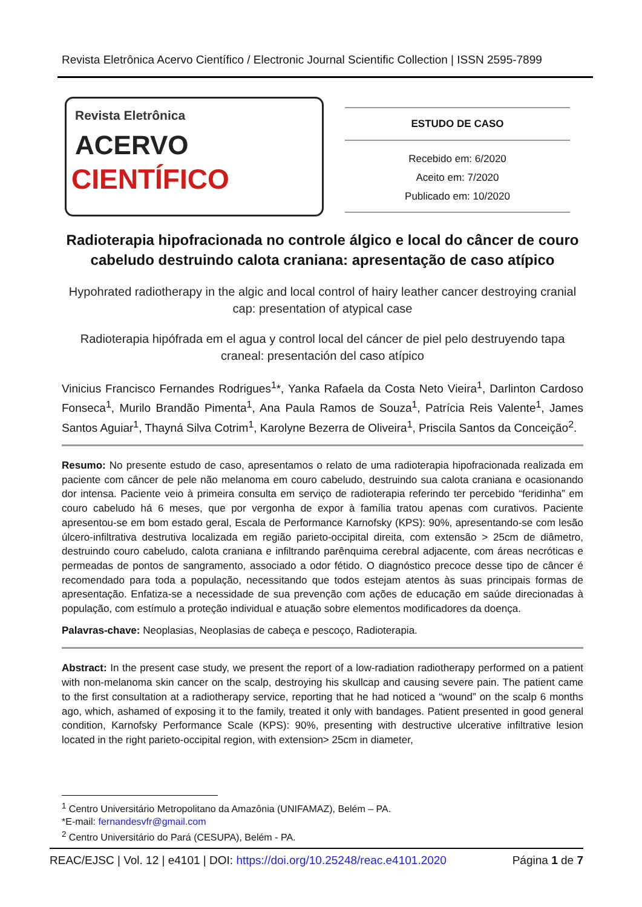Revista Eletrônica Acervo Científico / Electronic Journal Scientific Collection | ISSN 2595-7899
Revista Eletrônica
ACERVO
CIENTÍFICO
ESTUDO DE CASO
Recebido em: 6/2020
Aceito em: 7/2020
Publicado em: 10/2020
Radioterapia hipofracionada no controle álgico e local do câncer de couro cabeludo destruindo calota craniana: apresentação de caso atípico
Hypohrated radiotherapy in the algic and local control of hairy leather cancer destroying cranial cap: presentation of atypical case
Radioterapia hipófrada em el agua y control local del cáncer de piel pelo destruyendo tapa craneal: presentación del caso atípico
Vinicius Francisco Fernandes Rodrigues<sup>1</sup>*, Yanka Rafaela da Costa Neto Vieira<sup>1</sup>, Darlinton Cardoso Fonseca<sup>1</sup>, Murilo Brandão Pimenta<sup>1</sup>, Ana Paula Ramos de Souza<sup>1</sup>, Patrícia Reis Valente<sup>1</sup>, James Santos Aguiar<sup>1</sup>, Thayná Silva Cotrim<sup>1</sup>, Karolyne Bezerra de Oliveira<sup>1</sup>, Priscila Santos da Conceição<sup>2</sup>.
Resumo: No presente estudo de caso, apresentamos o relato de uma radioterapia hipofracionada realizada em paciente com câncer de pele não melanoma em couro cabeludo, destruindo sua calota craniana e ocasionando dor intensa. Paciente veio à primeira consulta em serviço de radioterapia referindo ter percebido “feridinha” em couro cabeludo há 6 meses, que por vergonha de expor à família tratou apenas com curativos. Paciente apresentou-se em bom estado geral, Escala de Performance Karnofsky (KPS): 90%, apresentando-se com lesão úlcero-infiltrativa destrutiva localizada em região parieto-occipital direita, com extensão > 25cm de diâmetro, destruindo couro cabeludo, calota craniana e infiltrando parênquima cerebral adjacente, com áreas necróticas e permeadas de pontos de sangramento, associado a odor fétido. O diagnóstico precoce desse tipo de câncer é recomendado para toda a população, necessitando que todos estejam atentos às suas principais formas de apresentação. Enfatiza-se a necessidade de sua prevenção com ações de educação em saúde direcionadas à população, com estímulo a proteção individual e atuação sobre elementos modificadores da doença.
Palavras-chave: Neoplasias, Neoplasias de cabeça e pescoço, Radioterapia.
Abstract: In the present case study, we present the report of a low-radiation radiotherapy performed on a patient with non-melanoma skin cancer on the scalp, destroying his skullcap and causing severe pain. The patient came to the first consultation at a radiotherapy service, reporting that he had noticed a “wound” on the scalp 6 months ago, which, ashamed of exposing it to the family, treated it only with bandages. Patient presented in good general condition, Karnofsky Performance Scale (KPS): 90%, presenting with destructive ulcerative infiltrative lesion located in the right parieto-occipital region, with extension> 25cm in diameter,
<sup>1</sup> Centro Universitário Metropolitano da Amazônia (UNIFAMAZ), Belém – PA.
*E-mail: fernandesvfr@gmail.com
<sup>2</sup> Centro Universitário do Pará (CESUPA), Belém - PA.
REAC/EJSC | Vol. 12 | e4101 | DOI: https://doi.org/10.25248/reac.e4101.2020 Página 1 de 7